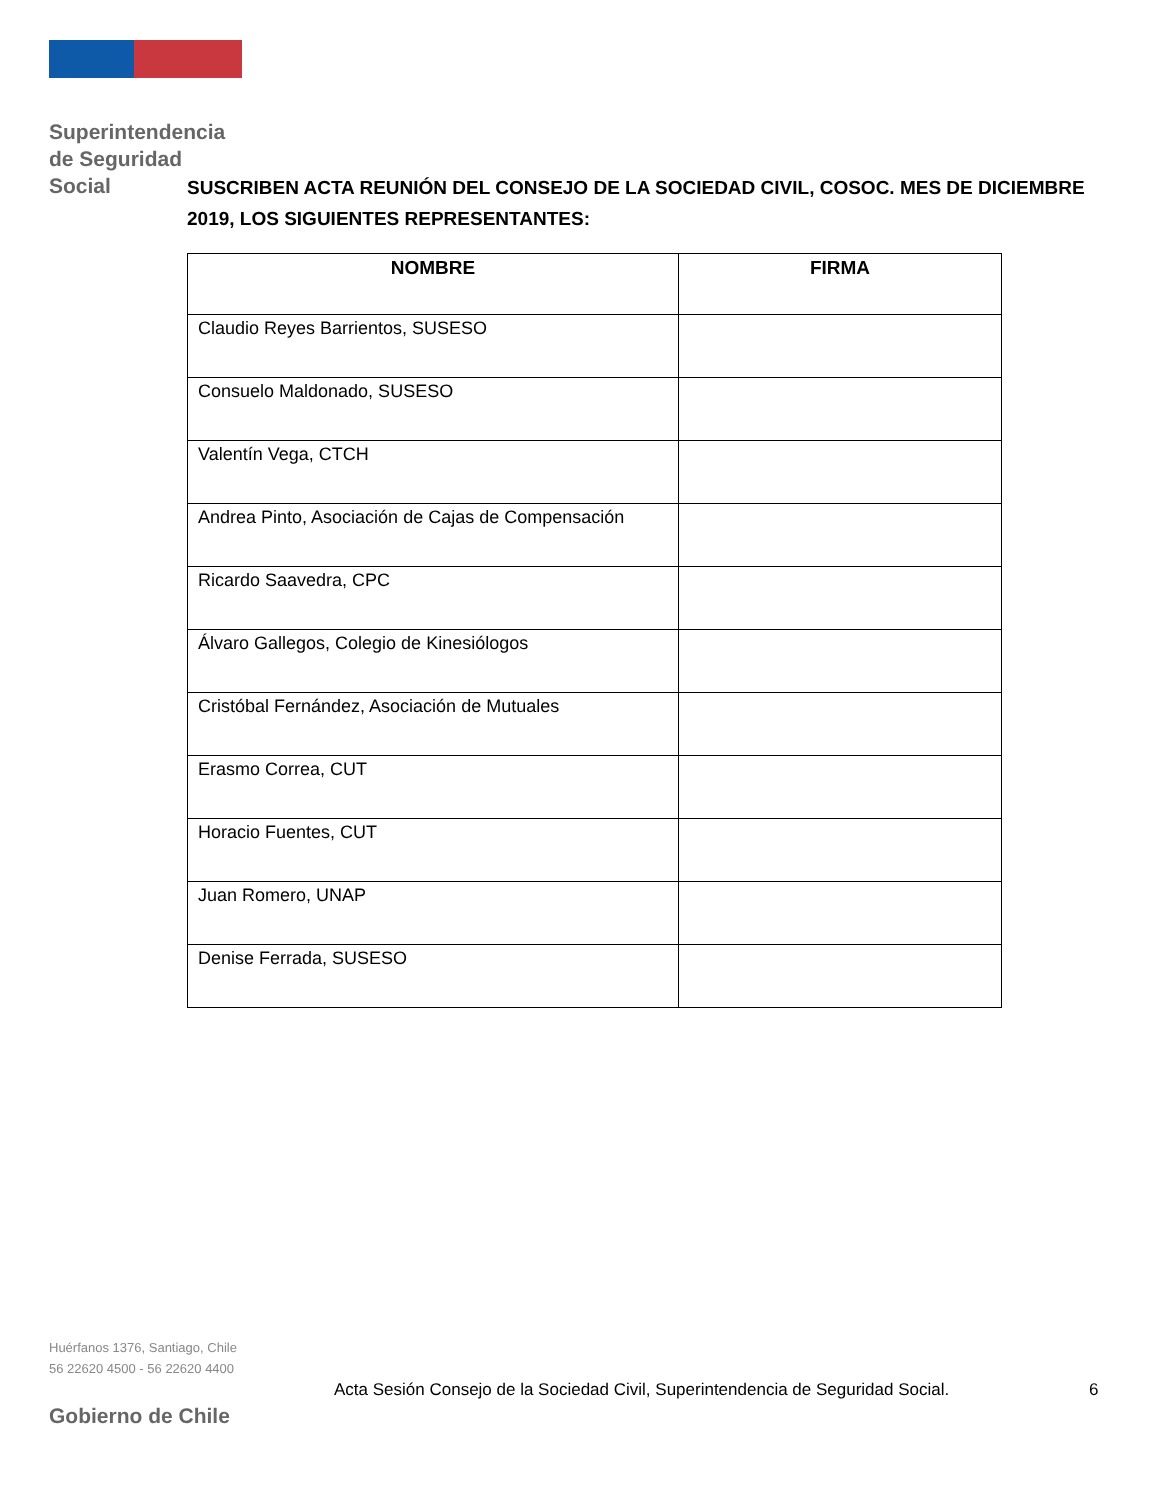Superintendencia
de Seguridad
Social
SUSCRIBEN ACTA REUNIÓN DEL CONSEJO DE LA SOCIEDAD CIVIL, COSOC. MES DE DICIEMBRE 2019, LOS SIGUIENTES REPRESENTANTES:
| NOMBRE | FIRMA |
| --- | --- |
| Claudio Reyes Barrientos, SUSESO | |
| Consuelo Maldonado, SUSESO | |
| Valentín Vega, CTCH | |
| Andrea Pinto, Asociación de Cajas de Compensación | |
| Ricardo Saavedra, CPC | |
| Álvaro Gallegos, Colegio de Kinesiólogos | |
| Cristóbal Fernández, Asociación de Mutuales | |
| Erasmo Correa, CUT | |
| Horacio Fuentes, CUT | |
| Juan Romero, UNAP | |
| Denise Ferrada, SUSESO | |
Huérfanos 1376, Santiago, Chile
56 22620 4500 - 56 22620 4400
Acta Sesión Consejo de la Sociedad Civil, Superintendencia de Seguridad Social.
6
Gobierno de Chile